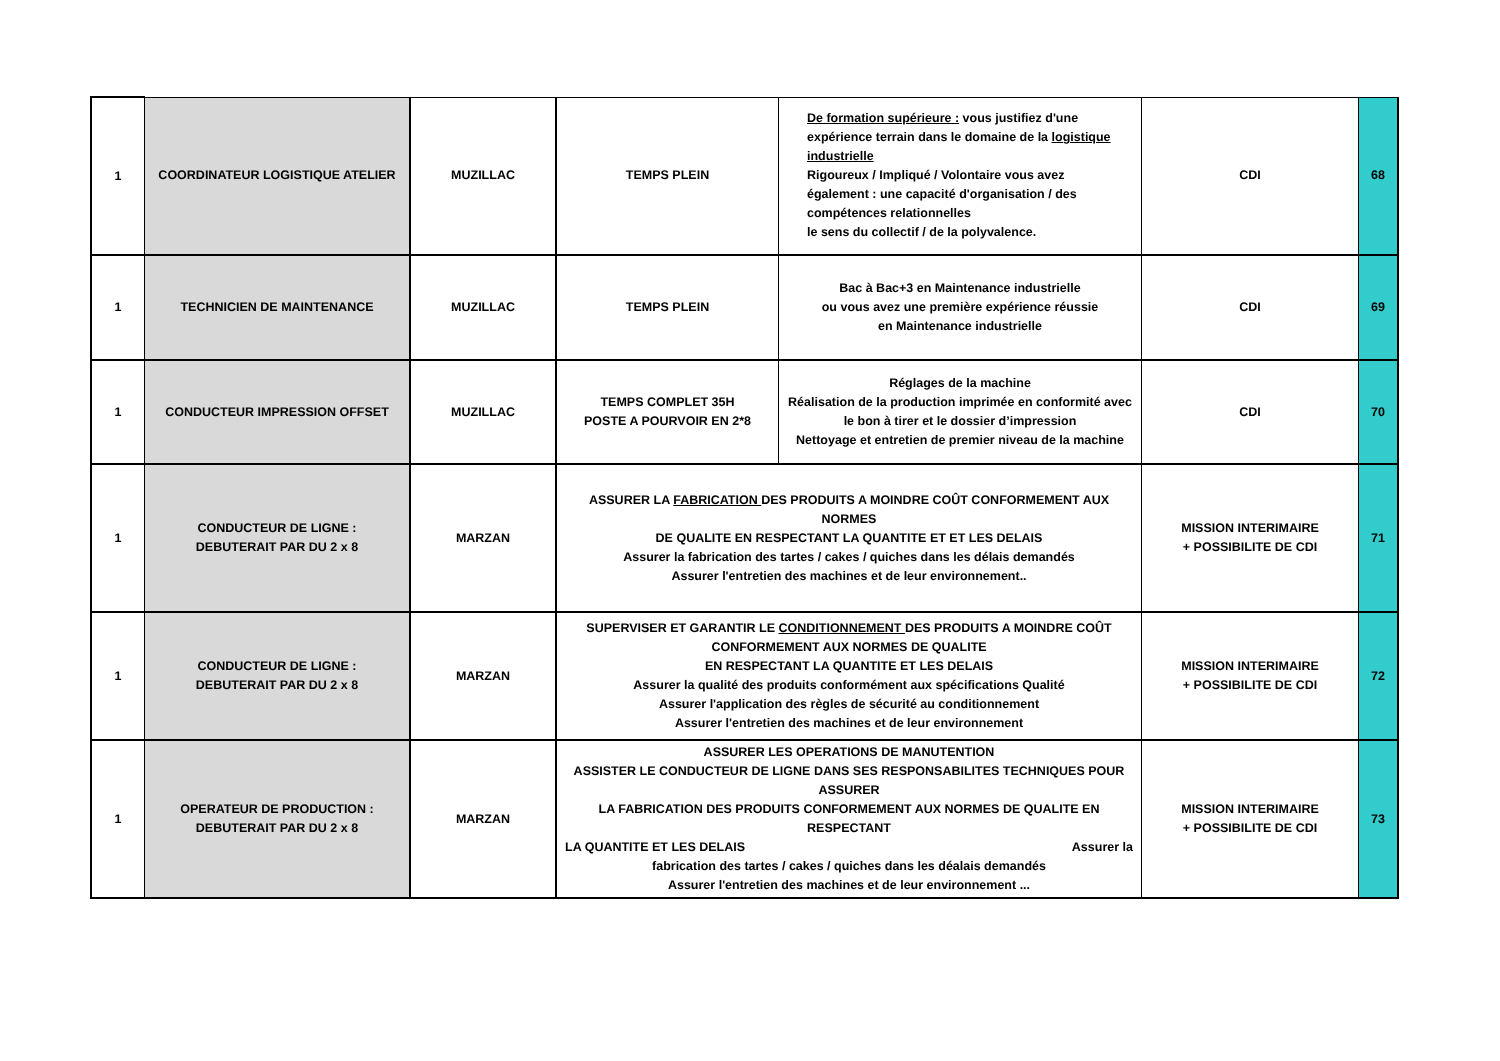| 1 | COORDINATEUR LOGISTIQUE ATELIER | MUZILLAC | TEMPS PLEIN | De formation supérieure : vous justifiez d'une expérience terrain dans le domaine de la logistique industrielle Rigoureux / Impliqué / Volontaire vous avez également : une capacité d'organisation / des compétences relationnelles le sens du collectif / de la polyvalence. | CDI | 68 |
| 1 | TECHNICIEN DE MAINTENANCE | MUZILLAC | TEMPS PLEIN | Bac à Bac+3 en Maintenance industrielle ou vous avez une première expérience réussie en Maintenance industrielle | CDI | 69 |
| 1 | CONDUCTEUR IMPRESSION OFFSET | MUZILLAC | TEMPS COMPLET 35H POSTE A POURVOIR EN 2*8 | Réglages de la machine Réalisation de la production imprimée en conformité avec le bon à tirer et le dossier d’impression Nettoyage et entretien de premier niveau de la machine | CDI | 70 |
| 1 | CONDUCTEUR DE LIGNE : DEBUTERAIT PAR DU 2 x 8 | MARZAN | ASSURER LA FABRICATION DES PRODUITS A MOINDRE COÛT CONFORMEMENT AUX NORMES DE QUALITE EN RESPECTANT LA QUANTITE ET ET LES DELAIS Assurer la fabrication des tartes / cakes / quiches dans les délais demandés Assurer l'entretien des machines et de leur environnement.. | | MISSION INTERIMAIRE + POSSIBILITE DE CDI | 71 |
| 1 | CONDUCTEUR DE LIGNE : DEBUTERAIT PAR DU 2 x 8 | MARZAN | SUPERVISER ET GARANTIR LE CONDITIONNEMENT DES PRODUITS A MOINDRE COÛT CONFORMEMENT AUX NORMES DE QUALITE EN RESPECTANT LA QUANTITE ET LES DELAIS Assurer la qualité des produits conformément aux spécifications Qualité Assurer l'application des règles de sécurité au conditionnement Assurer l'entretien des machines et de leur environnement | | MISSION INTERIMAIRE + POSSIBILITE DE CDI | 72 |
| 1 | OPERATEUR DE PRODUCTION : DEBUTERAIT PAR DU 2 x 8 | MARZAN | ASSURER LES OPERATIONS DE MANUTENTION ASSISTER LE CONDUCTEUR DE LIGNE DANS SES RESPONSABILITES TECHNIQUES POUR ASSURER LA FABRICATION DES PRODUITS CONFORMEMENT AUX NORMES DE QUALITE EN RESPECTANT LA QUANTITE ET LES DELAIS Assurer la fabrication des tartes / cakes / quiches dans les déalais demandés Assurer l'entretien des machines et de leur environnement ... | | MISSION INTERIMAIRE + POSSIBILITE DE CDI | 73 |